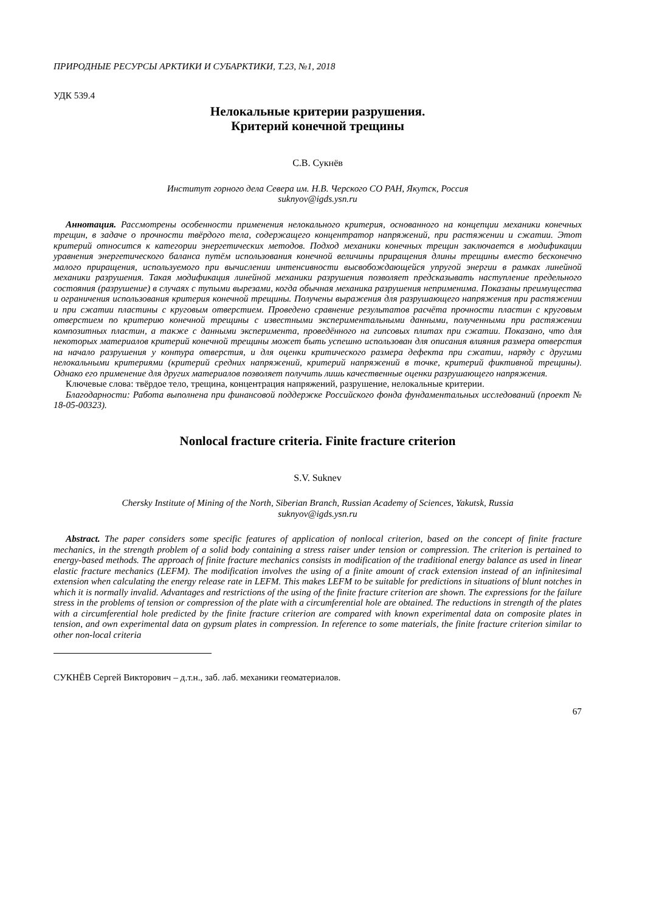ПРИРОДНЫЕ РЕСУРСЫ АРКТИКИ И СУБАРКТИКИ, Т.23, №1, 2018
УДК 539.4
Нелокальные критерии разрушения.
Критерий конечной трещины
С.В. Сукнёв
Институт горного дела Севера им. Н.В. Черского СО РАН, Якутск, Россия
suknyov@igds.ysn.ru
Аннотация. Рассмотрены особенности применения нелокального критерия, основанного на концепции механики конечных трещин, в задаче о прочности твёрдого тела, содержащего концентратор напряжений, при растяжении и сжатии. Этот критерий относится к категории энергетических методов. Подход механики конечных трещин заключается в модификации уравнения энергетического баланса путём использования конечной величины приращения длины трещины вместо бесконечно малого приращения, используемого при вычислении интенсивности высвобождающейся упругой энергии в рамках линейной механики разрушения. Такая модификация линейной механики разрушения позволяет предсказывать наступление предельного состояния (разрушение) в случаях с тупыми вырезами, когда обычная механика разрушения неприменима. Показаны преимущества и ограничения использования критерия конечной трещины. Получены выражения для разрушающего напряжения при растяжении и при сжатии пластины с круговым отверстием. Проведено сравнение результатов расчёта прочности пластин с круговым отверстием по критерию конечной трещины с известными экспериментальными данными, полученными при растяжении композитных пластин, а также с данными эксперимента, проведённого на гипсовых плитах при сжатии. Показано, что для некоторых материалов критерий конечной трещины может быть успешно использован для описания влияния размера отверстия на начало разрушения у контура отверстия, и для оценки критического размера дефекта при сжатии, наряду с другими нелокальными критериями (критерий средних напряжений, критерий напряжений в точке, критерий фиктивной трещины). Однако его применение для других материалов позволяет получить лишь качественные оценки разрушающего напряжения.
Ключевые слова: твёрдое тело, трещина, концентрация напряжений, разрушение, нелокальные критерии.
Благодарности: Работа выполнена при финансовой поддержке Российского фонда фундаментальных исследований (проект № 18-05-00323).
Nonlocal fracture criteria. Finite fracture criterion
S.V. Suknev
Chersky Institute of Mining of the North, Siberian Branch, Russian Academy of Sciences, Yakutsk, Russia
suknyov@igds.ysn.ru
Abstract. The paper considers some specific features of application of nonlocal criterion, based on the concept of finite fracture mechanics, in the strength problem of a solid body containing a stress raiser under tension or compression. The criterion is pertained to energy-based methods. The approach of finite fracture mechanics consists in modification of the traditional energy balance as used in linear elastic fracture mechanics (LEFM). The modification involves the using of a finite amount of crack extension instead of an infinitesimal extension when calculating the energy release rate in LEFM. This makes LEFM to be suitable for predictions in situations of blunt notches in which it is normally invalid. Advantages and restrictions of the using of the finite fracture criterion are shown. The expressions for the failure stress in the problems of tension or compression of the plate with a circumferential hole are obtained. The reductions in strength of the plates with a circumferential hole predicted by the finite fracture criterion are compared with known experimental data on composite plates in tension, and own experimental data on gypsum plates in compression. In reference to some materials, the finite fracture criterion similar to other non-local criteria
СУКНЁВ Сергей Викторович – д.т.н., заб. лаб. механики геоматериалов.
67